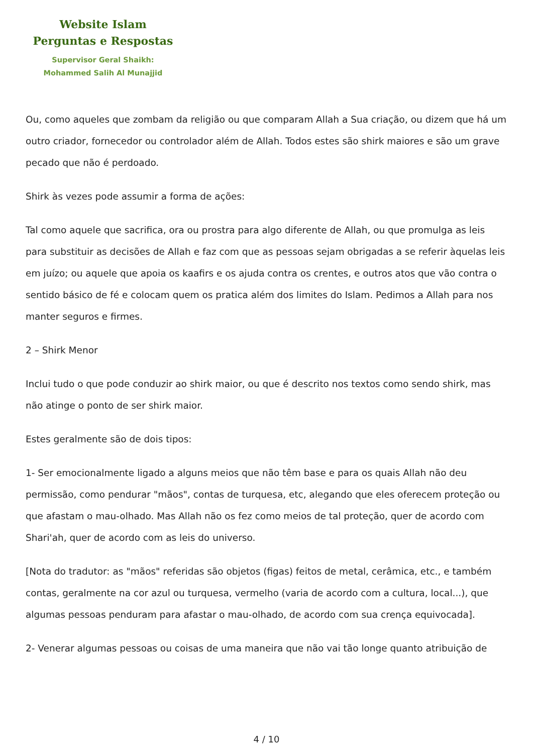Website Islam
Perguntas e Respostas
Supervisor Geral Shaikh:
Mohammed Salih Al Munajjid
Ou, como aqueles que zombam da religião ou que comparam Allah a Sua criação, ou dizem que há um outro criador, fornecedor ou controlador além de Allah. Todos estes são shirk maiores e são um grave pecado que não é perdoado.
Shirk às vezes pode assumir a forma de ações:
Tal como aquele que sacrifica, ora ou prostra para algo diferente de Allah, ou que promulga as leis para substituir as decisões de Allah e faz com que as pessoas sejam obrigadas a se referir àquelas leis em juízo; ou aquele que apoia os kaafirs e os ajuda contra os crentes, e outros atos que vão contra o sentido básico de fé e colocam quem os pratica além dos limites do Islam. Pedimos a Allah para nos manter seguros e firmes.
2 – Shirk Menor
Inclui tudo o que pode conduzir ao shirk maior, ou que é descrito nos textos como sendo shirk, mas não atinge o ponto de ser shirk maior.
Estes geralmente são de dois tipos:
1- Ser emocionalmente ligado a alguns meios que não têm base e para os quais Allah não deu permissão, como pendurar "mãos", contas de turquesa, etc, alegando que eles oferecem proteção ou que afastam o mau-olhado. Mas Allah não os fez como meios de tal proteção, quer de acordo com Shari'ah, quer de acordo com as leis do universo.
[Nota do tradutor: as "mãos" referidas são objetos (figas) feitos de metal, cerâmica, etc., e também contas, geralmente na cor azul ou turquesa, vermelho (varia de acordo com a cultura, local...), que algumas pessoas penduram para afastar o mau-olhado, de acordo com sua crença equivocada].
2- Venerar algumas pessoas ou coisas de uma maneira que não vai tão longe quanto atribuição de
4 / 10